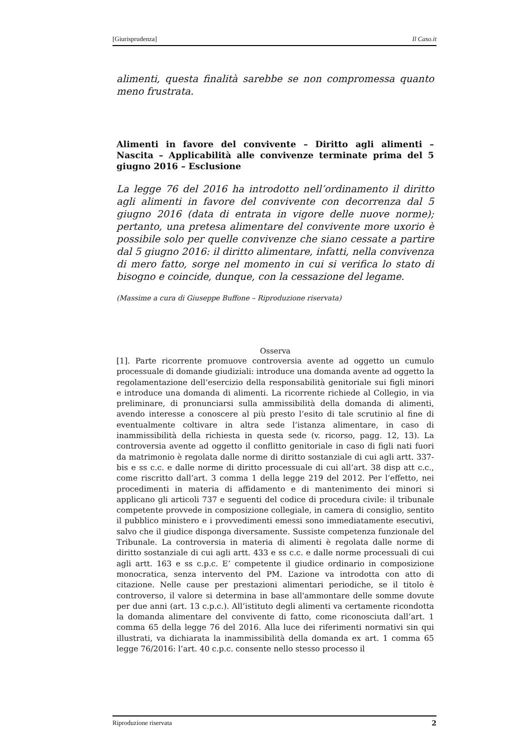[Giurisprudenza] Il Caso.it
alimenti, questa finalità sarebbe se non compromessa quanto meno frustrata.
Alimenti in favore del convivente – Diritto agli alimenti – Nascita – Applicabilità alle convivenze terminate prima del 5 giugno 2016 – Esclusione
La legge 76 del 2016 ha introdotto nell’ordinamento il diritto agli alimenti in favore del convivente con decorrenza dal 5 giugno 2016 (data di entrata in vigore delle nuove norme); pertanto, una pretesa alimentare del convivente more uxorio è possibile solo per quelle convivenze che siano cessate a partire dal 5 giugno 2016: il diritto alimentare, infatti, nella convivenza di mero fatto, sorge nel momento in cui si verifica lo stato di bisogno e coincide, dunque, con la cessazione del legame.
(Massime a cura di Giuseppe Buffone – Riproduzione riservata)
Osserva
[1]. Parte ricorrente promuove controversia avente ad oggetto un cumulo processuale di domande giudiziali: introduce una domanda avente ad oggetto la regolamentazione dell’esercizio della responsabilità genitoriale sui figli minori e introduce una domanda di alimenti. La ricorrente richiede al Collegio, in via preliminare, di pronunciarsi sulla ammissibilità della domanda di alimenti, avendo interesse a conoscere al più presto l’esito di tale scrutinio al fine di eventualmente coltivare in altra sede l’istanza alimentare, in caso di inammissibilità della richiesta in questa sede (v. ricorso, pagg. 12, 13). La controversia avente ad oggetto il conflitto genitoriale in caso di figli nati fuori da matrimonio è regolata dalle norme di diritto sostanziale di cui agli artt. 337-bis e ss c.c. e dalle norme di diritto processuale di cui all’art. 38 disp att c.c., come riscritto dall’art. 3 comma 1 della legge 219 del 2012. Per l’effetto, nei procedimenti in materia di affidamento e di mantenimento dei minori si applicano gli articoli 737 e seguenti del codice di procedura civile: il tribunale competente provvede in composizione collegiale, in camera di consiglio, sentito il pubblico ministero e i provvedimenti emessi sono immediatamente esecutivi, salvo che il giudice disponga diversamente. Sussiste competenza funzionale del Tribunale. La controversia in materia di alimenti è regolata dalle norme di diritto sostanziale di cui agli artt. 433 e ss c.c. e dalle norme processuali di cui agli artt. 163 e ss c.p.c. E’ competente il giudice ordinario in composizione monocratica, senza intervento del PM. L’azione va introdotta con atto di citazione. Nelle cause per prestazioni alimentari periodiche, se il titolo è controverso, il valore si determina in base all'ammontare delle somme dovute per due anni (art. 13 c.p.c.). All’istituto degli alimenti va certamente ricondotta la domanda alimentare del convivente di fatto, come riconosciuta dall’art. 1 comma 65 della legge 76 del 2016. Alla luce dei riferimenti normativi sin qui illustrati, va dichiarata la inammissibilità della domanda ex art. 1 comma 65 legge 76/2016: l’art. 40 c.p.c. consente nello stesso processo il
Riproduzione riservata 2